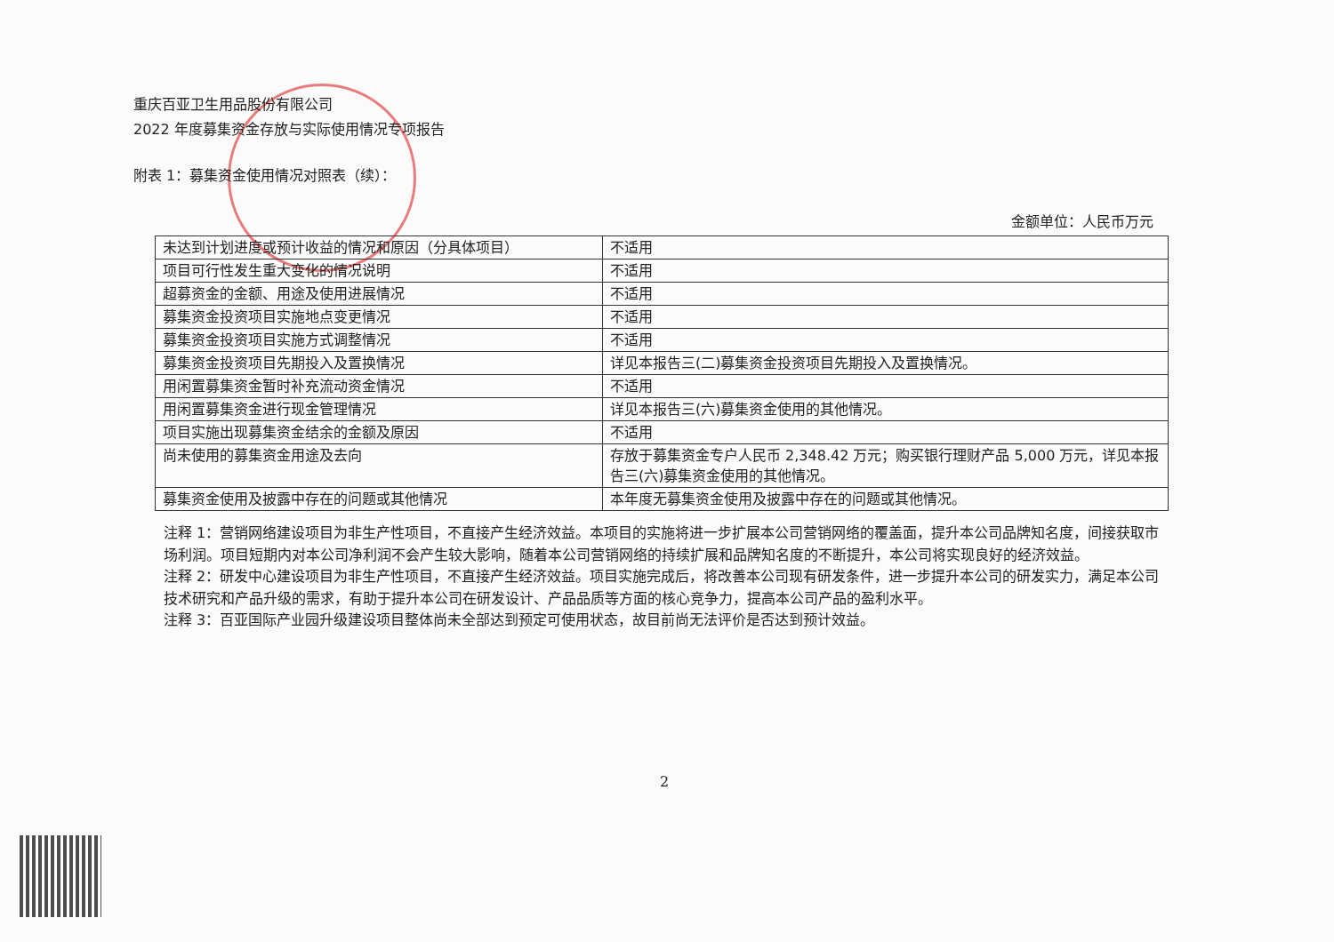重庆百亚卫生用品股份有限公司
2022 年度募集资金存放与实际使用情况专项报告
附表 1：募集资金使用情况对照表（续）：
金额单位：人民币万元
| 未达到计划进度或预计收益的情况和原因（分具体项目） | 不适用 |
| 项目可行性发生重大变化的情况说明 | 不适用 |
| 超募资金的金额、用途及使用进展情况 | 不适用 |
| 募集资金投资项目实施地点变更情况 | 不适用 |
| 募集资金投资项目实施方式调整情况 | 不适用 |
| 募集资金投资项目先期投入及置换情况 | 详见本报告三(二)募集资金投资项目先期投入及置换情况。 |
| 用闲置募集资金暂时补充流动资金情况 | 不适用 |
| 用闲置募集资金进行现金管理情况 | 详见本报告三(六)募集资金使用的其他情况。 |
| 项目实施出现募集资金结余的金额及原因 | 不适用 |
| 尚未使用的募集资金用途及去向 | 存放于募集资金专户人民币 2,348.42 万元；购买银行理财产品 5,000 万元，详见本报告三(六)募集资金使用的其他情况。 |
| 募集资金使用及披露中存在的问题或其他情况 | 本年度无募集资金使用及披露中存在的问题或其他情况。 |
注释 1：营销网络建设项目为非生产性项目，不直接产生经济效益。本项目的实施将进一步扩展本公司营销网络的覆盖面，提升本公司品牌知名度，间接获取市场利润。项目短期内对本公司净利润不会产生较大影响，随着本公司营销网络的持续扩展和品牌知名度的不断提升，本公司将实现良好的经济效益。
注释 2：研发中心建设项目为非生产性项目，不直接产生经济效益。项目实施完成后，将改善本公司现有研发条件，进一步提升本公司的研发实力，满足本公司技术研究和产品升级的需求，有助于提升本公司在研发设计、产品品质等方面的核心竞争力，提高本公司产品的盈利水平。
注释 3：百亚国际产业园升级建设项目整体尚未全部达到预定可使用状态，故目前尚无法评价是否达到预计效益。
2